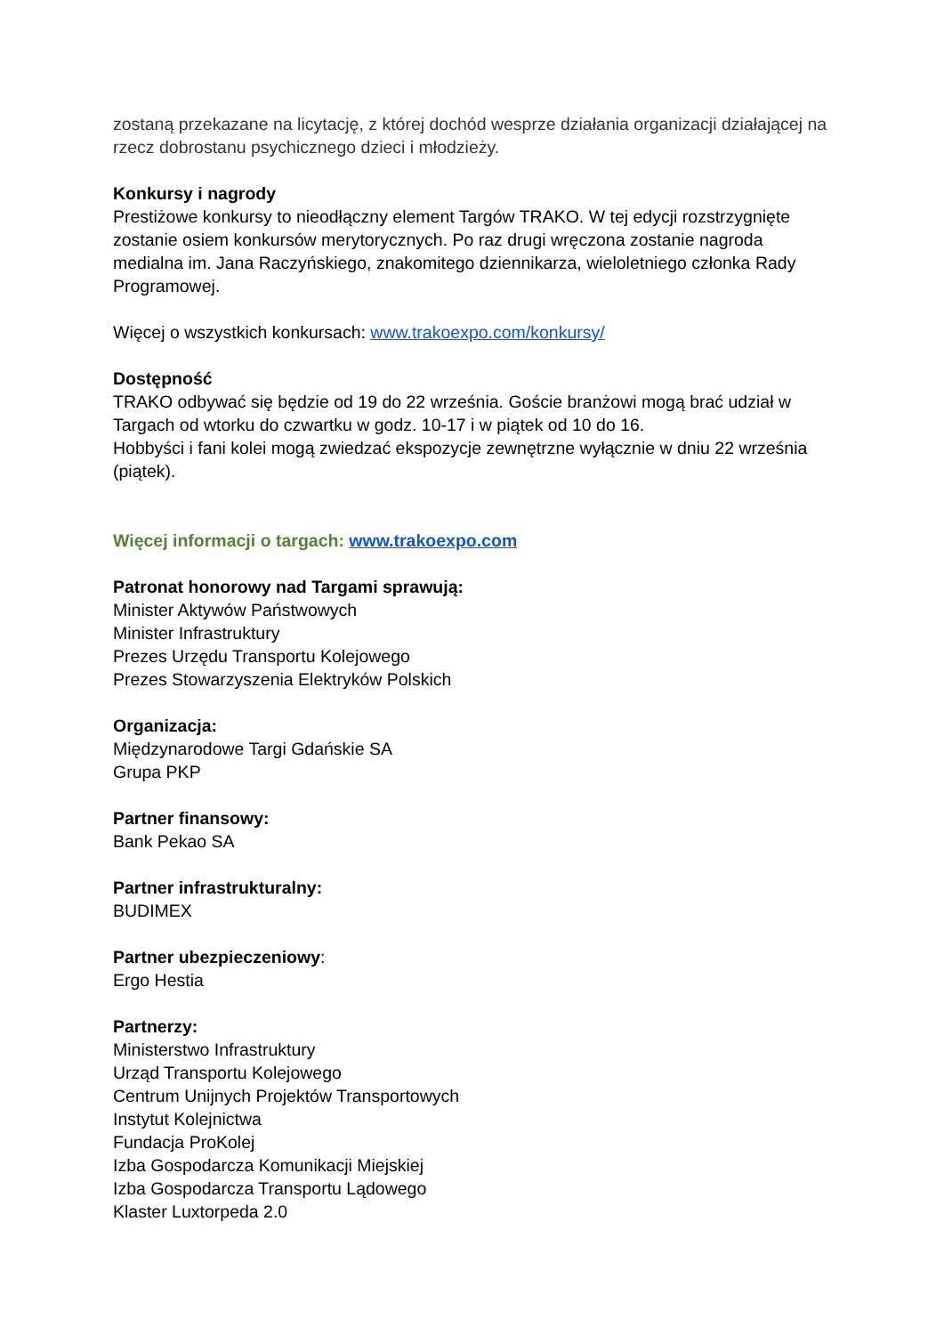zostaną przekazane na licytację, z której dochód wesprze działania organizacji działającej na rzecz dobrostanu psychicznego dzieci i młodzieży.
Konkursy i nagrody
Prestiżowe konkursy to nieodłączny element Targów TRAKO. W tej edycji rozstrzygnięte zostanie osiem konkursów merytorycznych. Po raz drugi wręczona zostanie nagroda medialna im. Jana Raczyńskiego, znakomitego dziennikarza, wieloletniego członka Rady Programowej.
Więcej o wszystkich konkursach: www.trakoexpo.com/konkursy/
Dostępność
TRAKO odbywać się będzie od 19 do 22 września. Goście branżowi mogą brać udział w Targach od wtorku do czwartku w godz. 10-17 i w piątek od 10 do 16.
Hobbyści i fani kolei mogą zwiedzać ekspozycje zewnętrzne wyłącznie w dniu 22 września (piątek).
Więcej informacji o targach: www.trakoexpo.com
Patronat honorowy nad Targami sprawują:
Minister Aktywów Państwowych
Minister Infrastruktury
Prezes Urzędu Transportu Kolejowego
Prezes Stowarzyszenia Elektryków Polskich
Organizacja:
Międzynarodowe Targi Gdańskie SA
Grupa PKP
Partner finansowy:
Bank Pekao SA
Partner infrastrukturalny:
BUDIMEX
Partner ubezpieczeniowy:
Ergo Hestia
Partnerzy:
Ministerstwo Infrastruktury
Urząd Transportu Kolejowego
Centrum Unijnych Projektów Transportowych
Instytut Kolejnictwa
Fundacja ProKolej
Izba Gospodarcza Komunikacji Miejskiej
Izba Gospodarcza Transportu Lądowego
Klaster Luxtorpeda 2.0